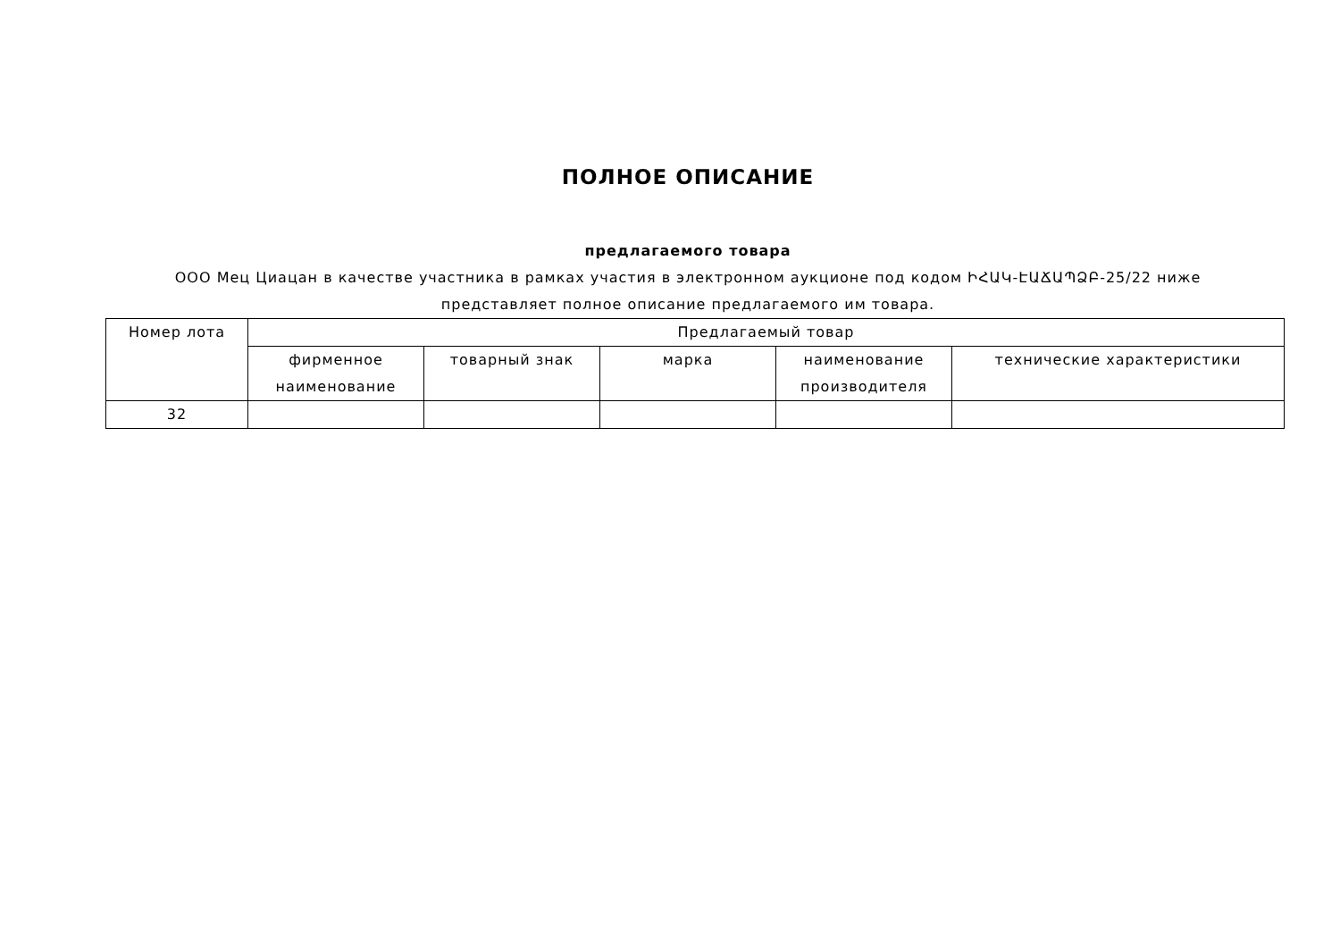ПОЛНОЕ ОПИСАНИЕ
предлагаемого товара
ООО Мец Циацан в качестве участника в рамках участия в электронном аукционе под кодом ԻՀԱԿ-ԷԱՃԱՊՁԲ-25/22 ниже представляет полное описание предлагаемого им товара.
| Номер лота | Предлагаемый товар | | | | |
| --- | --- | --- | --- | --- | --- |
| | фирменное наименование | товарный знак | марка | наименование производителя | технические характеристики |
| 32 | | | | | |